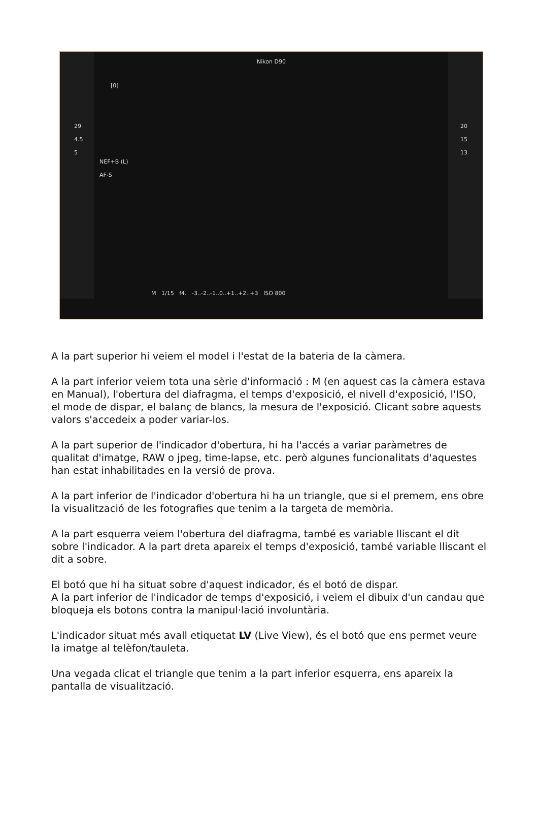Nikon D90
[0]
29
4.5
5
NEF+B (L)
AF-S
20
15
13
M 1/15 f4. -3..-2..-1..0..+1..+2..+3 ISO 800
A la part superior hi veiem el model i l'estat de la bateria de la càmera.
A la part inferior veiem tota una sèrie d'informació : M (en aquest cas la càmera estava en Manual), l'obertura del diafragma, el temps d'exposició, el nivell d'exposició, l'ISO, el mode de dispar, el balanç de blancs, la mesura de l'exposició. Clicant sobre aquests valors s'accedeix a poder variar-los.
A la part superior de l'indicador d'obertura, hi ha l'accés a variar paràmetres de qualitat d'imatge, RAW o jpeg, time-lapse, etc. però algunes funcionalitats d'aquestes han estat inhabilitades en la versió de prova.
A la part inferior de l'indicador d'obertura hi ha un triangle, que si el premem, ens obre la visualització de les fotografies que tenim a la targeta de memòria.
A la part esquerra veiem l'obertura del diafragma, també es variable lliscant el dit sobre l'indicador. A la part dreta apareix el temps d'exposició, també variable lliscant el dit a sobre.
El botó que hi ha situat sobre d'aquest indicador, és el botó de dispar.
A la part inferior de l'indicador de temps d'exposició, i veiem el dibuix d'un candau que bloqueja els botons contra la manipul·lació involuntària.
L'indicador situat més avall etiquetat LV (Live View), és el botó que ens permet veure la imatge al telèfon/tauleta.
Una vegada clicat el triangle que tenim a la part inferior esquerra, ens apareix la pantalla de visualització.